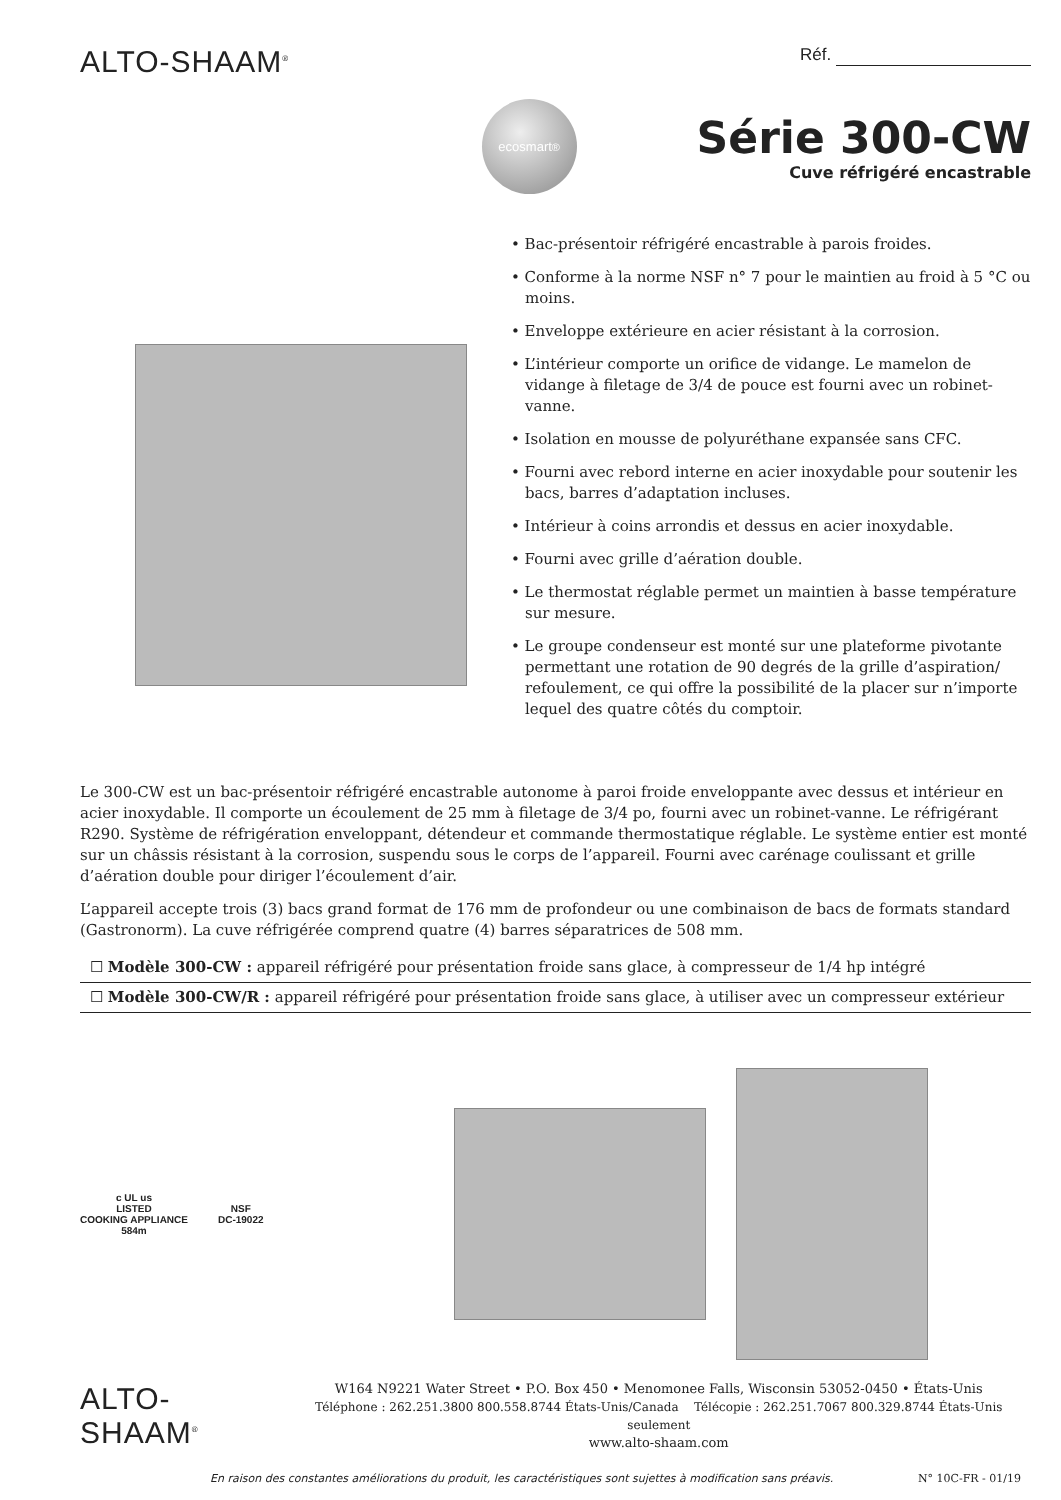ALTO-SHAAM<sup>®</sup>
Réf.
ecosmart<sup>®</sup>
Série 300-CW
Cuve réfrigéré encastrable
• Bac-présentoir réfrigéré encastrable à parois froides.
• Conforme à la norme NSF n° 7 pour le maintien au froid à 5 °C ou moins.
• Enveloppe extérieure en acier résistant à la corrosion.
• L’intérieur comporte un orifice de vidange. Le mamelon de vidange à filetage de 3/4 de pouce est fourni avec un robinet-vanne.
• Isolation en mousse de polyuréthane expansée sans CFC.
• Fourni avec rebord interne en acier inoxydable pour soutenir les bacs, barres d’adaptation incluses.
• Intérieur à coins arrondis et dessus en acier inoxydable.
• Fourni avec grille d’aération double.
• Le thermostat réglable permet un maintien à basse température sur mesure.
• Le groupe condenseur est monté sur une plateforme pivotante permettant une rotation de 90 degrés de la grille d’aspiration/ refoulement, ce qui offre la possibilité de la placer sur n’importe lequel des quatre côtés du comptoir.
Le 300-CW est un bac-présentoir réfrigéré encastrable autonome à paroi froide enveloppante avec dessus et intérieur en acier inoxydable. Il comporte un écoulement de 25 mm à filetage de 3/4 po, fourni avec un robinet-vanne. Le réfrigérant R290. Système de réfrigération enveloppant, détendeur et commande thermostatique réglable. Le système entier est monté sur un châssis résistant à la corrosion, suspendu sous le corps de l’appareil. Fourni avec carénage coulissant et grille d’aération double pour diriger l’écoulement d’air.
L’appareil accepte trois (3) bacs grand format de 176 mm de profondeur ou une combinaison de bacs de formats standard (Gastronorm). La cuve réfrigérée comprend quatre (4) barres séparatrices de 508 mm.
☐ Modèle 300-CW : appareil réfrigéré pour présentation froide sans glace, à compresseur de 1/4 hp intégré
☐ Modèle 300-CW/R : appareil réfrigéré pour présentation froide sans glace, à utiliser avec un compresseur extérieur
c UL us
LISTED
COOKING APPLIANCE
584m
NSF
DC-19022
ALTO-SHAAM<sup>®</sup>
W164 N9221 Water Street • P.O. Box 450 • Menomonee Falls, Wisconsin 53052-0450 • États-Unis
Téléphone : 262.251.3800 800.558.8744 États-Unis/Canada Télécopie : 262.251.7067 800.329.8744 États-Unis seulement
www.alto-shaam.com
En raison des constantes améliorations du produit, les caractéristiques sont sujettes à modification sans préavis. N° 10C-FR - 01/19